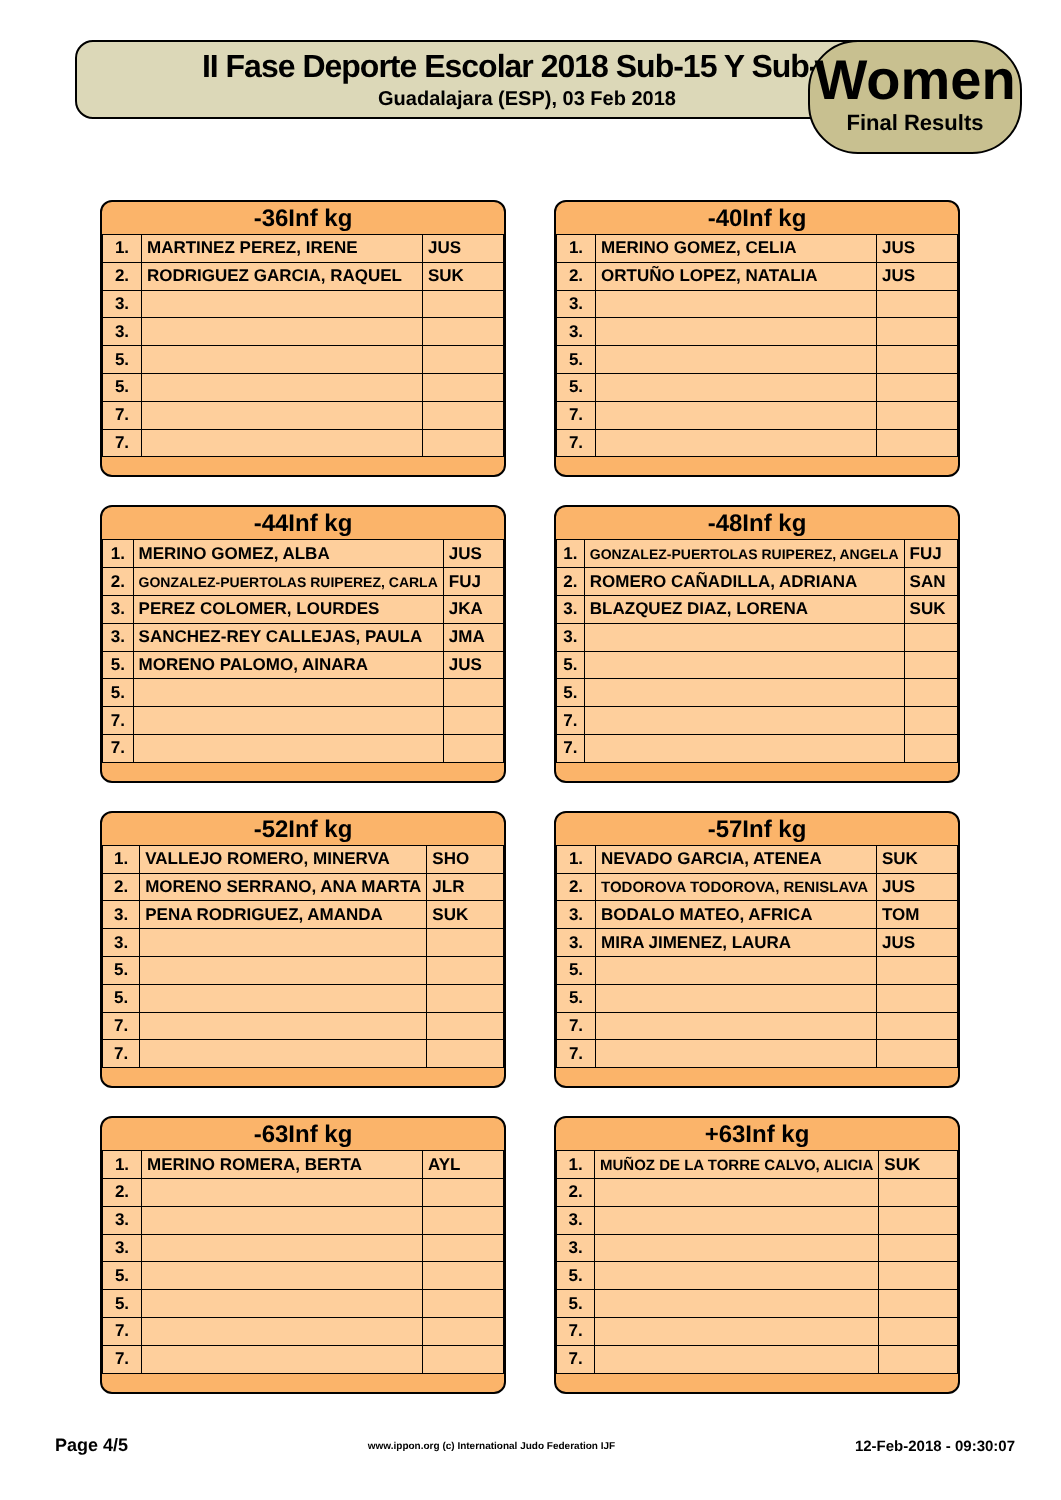II Fase Deporte Escolar 2018 Sub-15 Y Sub-18
Guadalajara (ESP), 03 Feb 2018
Women
Final Results
-36Inf kg
| 1. | MARTINEZ PEREZ, IRENE | JUS |
| 2. | RODRIGUEZ GARCIA, RAQUEL | SUK |
| 3. | | |
| 3. | | |
| 5. | | |
| 5. | | |
| 7. | | |
| 7. | | |
-40Inf kg
| 1. | MERINO GOMEZ, CELIA | JUS |
| 2. | ORTUÑO LOPEZ, NATALIA | JUS |
| 3. | | |
| 3. | | |
| 5. | | |
| 5. | | |
| 7. | | |
| 7. | | |
-44Inf kg
| 1. | MERINO GOMEZ, ALBA | JUS |
| 2. | GONZALEZ-PUERTOLAS RUIPEREZ, CARLA | FUJ |
| 3. | PEREZ COLOMER, LOURDES | JKA |
| 3. | SANCHEZ-REY CALLEJAS, PAULA | JMA |
| 5. | MORENO PALOMO, AINARA | JUS |
| 5. | | |
| 7. | | |
| 7. | | |
-48Inf kg
| 1. | GONZALEZ-PUERTOLAS RUIPEREZ, ANGELA | FUJ |
| 2. | ROMERO CAÑADILLA, ADRIANA | SAN |
| 3. | BLAZQUEZ DIAZ, LORENA | SUK |
| 3. | | |
| 5. | | |
| 5. | | |
| 7. | | |
| 7. | | |
-52Inf kg
| 1. | VALLEJO ROMERO, MINERVA | SHO |
| 2. | MORENO SERRANO, ANA MARTA | JLR |
| 3. | PENA RODRIGUEZ, AMANDA | SUK |
| 3. | | |
| 5. | | |
| 5. | | |
| 7. | | |
| 7. | | |
-57Inf kg
| 1. | NEVADO GARCIA, ATENEA | SUK |
| 2. | TODOROVA TODOROVA, RENISLAVA | JUS |
| 3. | BODALO MATEO, AFRICA | TOM |
| 3. | MIRA JIMENEZ, LAURA | JUS |
| 5. | | |
| 5. | | |
| 7. | | |
| 7. | | |
-63Inf kg
| 1. | MERINO ROMERA, BERTA | AYL |
| 2. | | |
| 3. | | |
| 3. | | |
| 5. | | |
| 5. | | |
| 7. | | |
| 7. | | |
+63Inf kg
| 1. | MUÑOZ DE LA TORRE CALVO, ALICIA | SUK |
| 2. | | |
| 3. | | |
| 3. | | |
| 5. | | |
| 5. | | |
| 7. | | |
| 7. | | |
Page 4/5 www.ippon.org (c) International Judo Federation IJF 12-Feb-2018 - 09:30:07